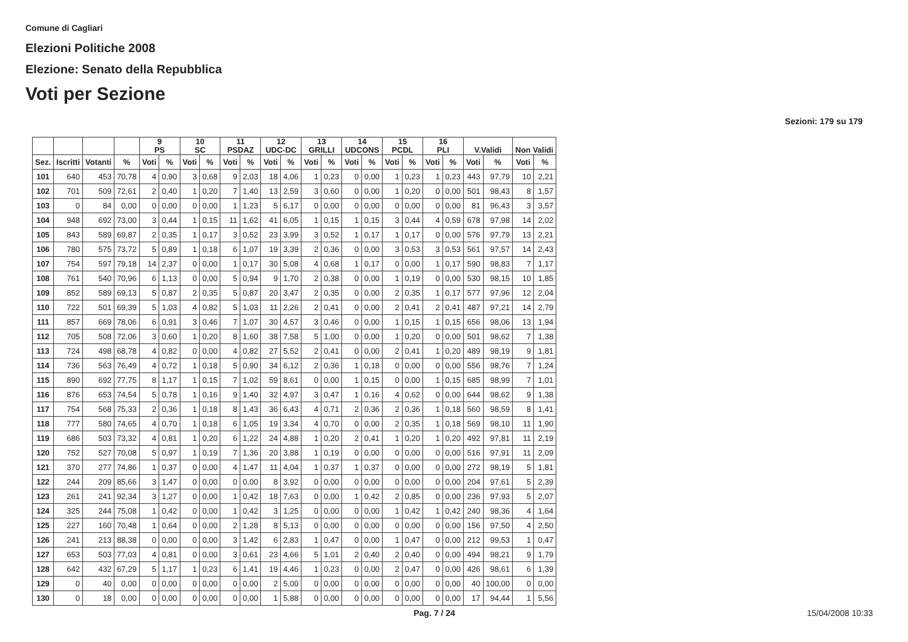Comune di Cagliari
Elezioni Politiche 2008
Elezione: Senato della Repubblica
Voti per Sezione
Sezioni: 179 su 179
| | | | | 9 PS | | 10 SC | | 11 PSDAZ | | 12 UDC-DC | | 13 GRILLI | | 14 UDCONS | | 15 PCDL | | 16 PLI | | V.Validi | | Non Validi | |
| --- | --- | --- | --- | --- | --- | --- | --- | --- | --- | --- | --- | --- | --- | --- | --- | --- | --- | --- | --- | --- | --- | --- | --- |
| Sez. | Iscritti | Votanti | % | Voti | % | Voti | % | Voti | % | Voti | % | Voti | % | Voti | % | Voti | % | Voti | % | Voti | % | Voti | % |
| 101 | 640 | 453 | 70,78 | 4 | 0,90 | 3 | 0,68 | 9 | 2,03 | 18 | 4,06 | 1 | 0,23 | 0 | 0,00 | 1 | 0,23 | 1 | 0,23 | 443 | 97,79 | 10 | 2,21 |
| 102 | 701 | 509 | 72,61 | 2 | 0,40 | 1 | 0,20 | 7 | 1,40 | 13 | 2,59 | 3 | 0,60 | 0 | 0,00 | 1 | 0,20 | 0 | 0,00 | 501 | 98,43 | 8 | 1,57 |
| 103 | 0 | 84 | 0,00 | 0 | 0,00 | 0 | 0,00 | 1 | 1,23 | 5 | 6,17 | 0 | 0,00 | 0 | 0,00 | 0 | 0,00 | 0 | 0,00 | 81 | 96,43 | 3 | 3,57 |
| 104 | 948 | 692 | 73,00 | 3 | 0,44 | 1 | 0,15 | 11 | 1,62 | 41 | 6,05 | 1 | 0,15 | 1 | 0,15 | 3 | 0,44 | 4 | 0,59 | 678 | 97,98 | 14 | 2,02 |
| 105 | 843 | 589 | 69,87 | 2 | 0,35 | 1 | 0,17 | 3 | 0,52 | 23 | 3,99 | 3 | 0,52 | 1 | 0,17 | 1 | 0,17 | 0 | 0,00 | 576 | 97,79 | 13 | 2,21 |
| 106 | 780 | 575 | 73,72 | 5 | 0,89 | 1 | 0,18 | 6 | 1,07 | 19 | 3,39 | 2 | 0,36 | 0 | 0,00 | 3 | 0,53 | 3 | 0,53 | 561 | 97,57 | 14 | 2,43 |
| 107 | 754 | 597 | 79,18 | 14 | 2,37 | 0 | 0,00 | 1 | 0,17 | 30 | 5,08 | 4 | 0,68 | 1 | 0,17 | 0 | 0,00 | 1 | 0,17 | 590 | 98,83 | 7 | 1,17 |
| 108 | 761 | 540 | 70,96 | 6 | 1,13 | 0 | 0,00 | 5 | 0,94 | 9 | 1,70 | 2 | 0,38 | 0 | 0,00 | 1 | 0,19 | 0 | 0,00 | 530 | 98,15 | 10 | 1,85 |
| 109 | 852 | 589 | 69,13 | 5 | 0,87 | 2 | 0,35 | 5 | 0,87 | 20 | 3,47 | 2 | 0,35 | 0 | 0,00 | 2 | 0,35 | 1 | 0,17 | 577 | 97,96 | 12 | 2,04 |
| 110 | 722 | 501 | 69,39 | 5 | 1,03 | 4 | 0,82 | 5 | 1,03 | 11 | 2,26 | 2 | 0,41 | 0 | 0,00 | 2 | 0,41 | 2 | 0,41 | 487 | 97,21 | 14 | 2,79 |
| 111 | 857 | 669 | 78,06 | 6 | 0,91 | 3 | 0,46 | 7 | 1,07 | 30 | 4,57 | 3 | 0,46 | 0 | 0,00 | 1 | 0,15 | 1 | 0,15 | 656 | 98,06 | 13 | 1,94 |
| 112 | 705 | 508 | 72,06 | 3 | 0,60 | 1 | 0,20 | 8 | 1,60 | 38 | 7,58 | 5 | 1,00 | 0 | 0,00 | 1 | 0,20 | 0 | 0,00 | 501 | 98,62 | 7 | 1,38 |
| 113 | 724 | 498 | 68,78 | 4 | 0,82 | 0 | 0,00 | 4 | 0,82 | 27 | 5,52 | 2 | 0,41 | 0 | 0,00 | 2 | 0,41 | 1 | 0,20 | 489 | 98,19 | 9 | 1,81 |
| 114 | 736 | 563 | 76,49 | 4 | 0,72 | 1 | 0,18 | 5 | 0,90 | 34 | 6,12 | 2 | 0,36 | 1 | 0,18 | 0 | 0,00 | 0 | 0,00 | 556 | 98,76 | 7 | 1,24 |
| 115 | 890 | 692 | 77,75 | 8 | 1,17 | 1 | 0,15 | 7 | 1,02 | 59 | 8,61 | 0 | 0,00 | 1 | 0,15 | 0 | 0,00 | 1 | 0,15 | 685 | 98,99 | 7 | 1,01 |
| 116 | 876 | 653 | 74,54 | 5 | 0,78 | 1 | 0,16 | 9 | 1,40 | 32 | 4,97 | 3 | 0,47 | 1 | 0,16 | 4 | 0,62 | 0 | 0,00 | 644 | 98,62 | 9 | 1,38 |
| 117 | 754 | 568 | 75,33 | 2 | 0,36 | 1 | 0,18 | 8 | 1,43 | 36 | 6,43 | 4 | 0,71 | 2 | 0,36 | 2 | 0,36 | 1 | 0,18 | 560 | 98,59 | 8 | 1,41 |
| 118 | 777 | 580 | 74,65 | 4 | 0,70 | 1 | 0,18 | 6 | 1,05 | 19 | 3,34 | 4 | 0,70 | 0 | 0,00 | 2 | 0,35 | 1 | 0,18 | 569 | 98,10 | 11 | 1,90 |
| 119 | 686 | 503 | 73,32 | 4 | 0,81 | 1 | 0,20 | 6 | 1,22 | 24 | 4,88 | 1 | 0,20 | 2 | 0,41 | 1 | 0,20 | 1 | 0,20 | 492 | 97,81 | 11 | 2,19 |
| 120 | 752 | 527 | 70,08 | 5 | 0,97 | 1 | 0,19 | 7 | 1,36 | 20 | 3,88 | 1 | 0,19 | 0 | 0,00 | 0 | 0,00 | 0 | 0,00 | 516 | 97,91 | 11 | 2,09 |
| 121 | 370 | 277 | 74,86 | 1 | 0,37 | 0 | 0,00 | 4 | 1,47 | 11 | 4,04 | 1 | 0,37 | 1 | 0,37 | 0 | 0,00 | 0 | 0,00 | 272 | 98,19 | 5 | 1,81 |
| 122 | 244 | 209 | 85,66 | 3 | 1,47 | 0 | 0,00 | 0 | 0,00 | 8 | 3,92 | 0 | 0,00 | 0 | 0,00 | 0 | 0,00 | 0 | 0,00 | 204 | 97,61 | 5 | 2,39 |
| 123 | 261 | 241 | 92,34 | 3 | 1,27 | 0 | 0,00 | 1 | 0,42 | 18 | 7,63 | 0 | 0,00 | 1 | 0,42 | 2 | 0,85 | 0 | 0,00 | 236 | 97,93 | 5 | 2,07 |
| 124 | 325 | 244 | 75,08 | 1 | 0,42 | 0 | 0,00 | 1 | 0,42 | 3 | 1,25 | 0 | 0,00 | 0 | 0,00 | 1 | 0,42 | 1 | 0,42 | 240 | 98,36 | 4 | 1,64 |
| 125 | 227 | 160 | 70,48 | 1 | 0,64 | 0 | 0,00 | 2 | 1,28 | 8 | 5,13 | 0 | 0,00 | 0 | 0,00 | 0 | 0,00 | 0 | 0,00 | 156 | 97,50 | 4 | 2,50 |
| 126 | 241 | 213 | 88,38 | 0 | 0,00 | 0 | 0,00 | 3 | 1,42 | 6 | 2,83 | 1 | 0,47 | 0 | 0,00 | 1 | 0,47 | 0 | 0,00 | 212 | 99,53 | 1 | 0,47 |
| 127 | 653 | 503 | 77,03 | 4 | 0,81 | 0 | 0,00 | 3 | 0,61 | 23 | 4,66 | 5 | 1,01 | 2 | 0,40 | 2 | 0,40 | 0 | 0,00 | 494 | 98,21 | 9 | 1,79 |
| 128 | 642 | 432 | 67,29 | 5 | 1,17 | 1 | 0,23 | 6 | 1,41 | 19 | 4,46 | 1 | 0,23 | 0 | 0,00 | 2 | 0,47 | 0 | 0,00 | 426 | 98,61 | 6 | 1,39 |
| 129 | 0 | 40 | 0,00 | 0 | 0,00 | 0 | 0,00 | 0 | 0,00 | 2 | 5,00 | 0 | 0,00 | 0 | 0,00 | 0 | 0,00 | 0 | 0,00 | 40 | 100,00 | 0 | 0,00 |
| 130 | 0 | 18 | 0,00 | 0 | 0,00 | 0 | 0,00 | 0 | 0,00 | 1 | 5,88 | 0 | 0,00 | 0 | 0,00 | 0 | 0,00 | 0 | 0,00 | 17 | 94,44 | 1 | 5,56 |
Pag. 7 / 24 15/04/2008 10:33